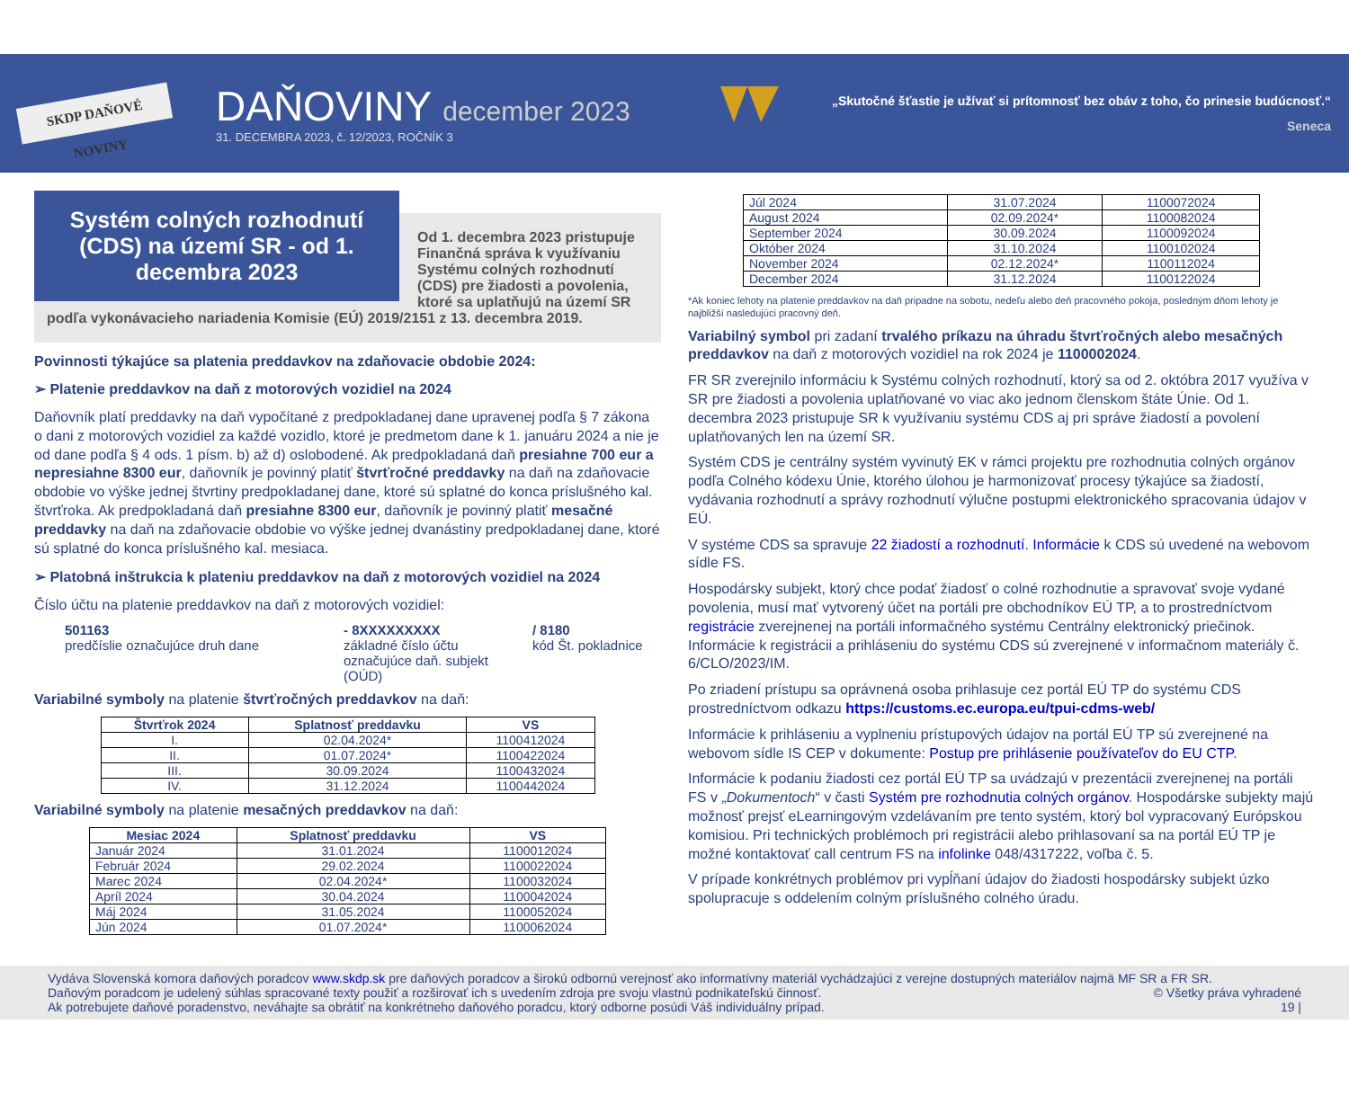SKDP DAŇOVÉ NOVINY
DAŇOVINY december 2023
31. DECEMBRA 2023, č. 12/2023, ROČNÍK 3
„Skutočné šťastie je užívať si prítomnosť bez obáv z toho, čo prinesie budúcnosť.“
Seneca
Systém colných rozhodnutí (CDS) na území SR - od 1. decembra 2023
Od 1. decembra 2023 pristupuje Finančná správa k využívaniu Systému colných rozhodnutí (CDS) pre žiadosti a povolenia, ktoré sa uplatňujú na území SR podľa vykonávacieho nariadenia Komisie (EÚ) 2019/2151 z 13. decembra 2019.
Povinnosti týkajúce sa platenia preddavkov na zdaňovacie obdobie 2024:
➢ Platenie preddavkov na daň z motorových vozidiel na 2024
Daňovník platí preddavky na daň vypočítané z predpokladanej dane upravenej podľa § 7 zákona o dani z motorových vozidiel za každé vozidlo, ktoré je predmetom dane k 1. januáru 2024 a nie je od dane podľa § 4 ods. 1 písm. b) až d) oslobodené. Ak predpokladaná daň presiahne 700 eur a nepresiahne 8300 eur, daňovník je povinný platiť štvrťročné preddavky na daň na zdaňovacie obdobie vo výške jednej štvrtiny predpokladanej dane, ktoré sú splatné do konca príslušného kal. štvrťroka. Ak predpokladaná daň presiahne 8300 eur, daňovník je povinný platiť mesačné preddavky na daň na zdaňovacie obdobie vo výške jednej dvanástiny predpokladanej dane, ktoré sú splatné do konca príslušného kal. mesiaca.
➢ Platobná inštrukcia k plateniu preddavkov na daň z motorových vozidiel na 2024
Číslo účtu na platenie preddavkov na daň z motorových vozidiel:
501163
predčíslie označujúce druh dane
- 8XXXXXXXXX
základné číslo účtu označujúce daň. subjekt (OÚD)
/ 8180
kód Št. pokladnice
Variabilné symboly na platenie štvrťročných preddavkov na daň:
| Štvrťrok 2024 | Splatnosť preddavku | VS |
| --- | --- | --- |
| I. | 02.04.2024* | 1100412024 |
| II. | 01.07.2024* | 1100422024 |
| III. | 30.09.2024 | 1100432024 |
| IV. | 31.12.2024 | 1100442024 |
Variabilné symboly na platenie mesačných preddavkov na daň:
| Mesiac 2024 | Splatnosť preddavku | VS |
| --- | --- | --- |
| Január 2024 | 31.01.2024 | 1100012024 |
| Február 2024 | 29.02.2024 | 1100022024 |
| Marec 2024 | 02.04.2024* | 1100032024 |
| Apríl 2024 | 30.04.2024 | 1100042024 |
| Máj 2024 | 31.05.2024 | 1100052024 |
| Jún 2024 | 01.07.2024* | 1100062024 |
| Júl 2024 | 31.07.2024 | 1100072024 |
| August 2024 | 02.09.2024* | 1100082024 |
| September 2024 | 30.09.2024 | 1100092024 |
| Október 2024 | 31.10.2024 | 1100102024 |
| November 2024 | 02.12.2024* | 1100112024 |
| December 2024 | 31.12.2024 | 1100122024 |
*Ak koniec lehoty na platenie preddavkov na daň pripadne na sobotu, nedeľu alebo deň pracovného pokoja, posledným dňom lehoty je najbližší nasledujúci pracovný deň.
Variabilný symbol pri zadaní trvalého príkazu na úhradu štvrťročných alebo mesačných preddavkov na daň z motorových vozidiel na rok 2024 je 1100002024.
FR SR zverejnilo informáciu k Systému colných rozhodnutí, ktorý sa od 2. októbra 2017 využíva v SR pre žiadosti a povolenia uplatňované vo viac ako jednom členskom štáte Únie. Od 1. decembra 2023 pristupuje SR k využívaniu systému CDS aj pri správe žiadostí a povolení uplatňovaných len na území SR.
Systém CDS je centrálny systém vyvinutý EK v rámci projektu pre rozhodnutia colných orgánov podľa Colného kódexu Únie, ktorého úlohou je harmonizovať procesy týkajúce sa žiadostí, vydávania rozhodnutí a správy rozhodnutí výlučne postupmi elektronického spracovania údajov v EÚ.
V systéme CDS sa spravuje 22 žiadostí a rozhodnutí. Informácie k CDS sú uvedené na webovom sídle FS.
Hospodársky subjekt, ktorý chce podať žiadosť o colné rozhodnutie a spravovať svoje vydané povolenia, musí mať vytvorený účet na portáli pre obchodníkov EÚ TP, a to prostredníctvom registrácie zverejnenej na portáli informačného systému Centrálny elektronický priečinok. Informácie k registrácii a prihláseniu do systému CDS sú zverejnené v informačnom materiály č. 6/CLO/2023/IM.
Po zriadení prístupu sa oprávnená osoba prihlasuje cez portál EÚ TP do systému CDS prostredníctvom odkazu https://customs.ec.europa.eu/tpui-cdms-web/
Informácie k prihláseniu a vyplneniu prístupových údajov na portál EÚ TP sú zverejnené na webovom sídle IS CEP v dokumente: Postup pre prihlásenie používateľov do EU CTP.
Informácie k podaniu žiadosti cez portál EÚ TP sa uvádzajú v prezentácii zverejnenej na portáli FS v „Dokumentoch“ v časti Systém pre rozhodnutia colných orgánov. Hospodárske subjekty majú možnosť prejsť eLearningovým vzdelávaním pre tento systém, ktorý bol vypracovaný Európskou komisiou. Pri technických problémoch pri registrácii alebo prihlasovaní sa na portál EÚ TP je možné kontaktovať call centrum FS na infolinke 048/4317222, voľba č. 5.
V prípade konkrétnych problémov pri vypĺňaní údajov do žiadosti hospodársky subjekt úzko spolupracuje s oddelením colným príslušného colného úradu.
Vydáva Slovenská komora daňových poradcov www.skdp.sk pre daňových poradcov a širokú odbornú verejnosť ako informatívny materiál vychádzajúci z verejne dostupných materiálov najmä MF SR a FR SR.
Daňovým poradcom je udelený súhlas spracované texty použiť a rozširovať ich s uvedením zdroja pre svoju vlastnú podnikateľskú činnosť. © Všetky práva vyhradené
Ak potrebujete daňové poradenstvo, neváhajte sa obrátiť na konkrétneho daňového poradcu, ktorý odborne posúdi Váš individuálny prípad. 19 |